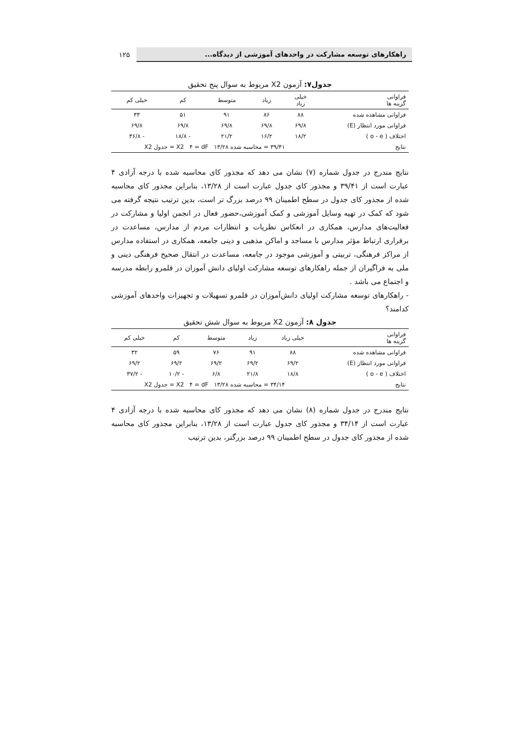راهکارهای توسعه مشارکت در واحدهای آموزشی از دیدگاه...
۱۲۵
جدول۷: آزمون X2 مربوط به سوال پنج تحقیق
| فراوانی گزینه ها | خیلی زیاد | زیاد | متوسط | کم | خیلی کم |
| --- | --- | --- | --- | --- | --- |
| فراوانی مشاهده شده | ۸۸ | ۸۶ | ۹۱ | ۵۱ | ۳۳ |
| فراوانی مورد انتظار (E) | ۶۹/۸ | ۶۹/۸ | ۶۹/۸ | ۶۹/۸ | ۶۹/۸ |
| اختلاف ( o - e ) | ۱۸/۲ | ۱۶/۲ | ۲۱/۲ | - ۱۸/۸ | - ۳۶/۸ |
| نتایج | ۳۹/۴۱ = محاسبه شده X2 ۴ = dF ۱۳/۲۸ = جدول X2 | | | | |
نتایج مندرج در جدول شماره (۷) نشان می دهد که مجذور کای محاسبه شده با درجه آزادی ۴ عبارت است از ۳۹/۴۱ و مجذور کای جدول عبارت است از ۱۳/۲۸، بنابراین مجذور کای محاسبه شده از مجذور کای جدول در سطح اطمینان ۹۹ درصد بزرگ تر است، بدین ترتیب نتیجه گرفته می شود که کمک در تهیه وسایل آموزشی و کمک آموزشی،حضور فعال در انجمن اولیا و مشارکت در فعالیت‌های مدارس، همکاری در انعکاس نظریات و انتظارات مردم از مدارس، مساعدت در برقراری ارتباط مؤثر مدارس با مساجد و اماکن مذهبی و دینی جامعه، همکاری در استفاده مدارس از مراکز فرهنگی، تربیتی و آموزشی موجود در جامعه، مساعدت در انتقال صحیح فرهنگی دینی و ملی به فراگیران از جمله راهکارهای توسعه مشارکت اولیای دانش آموزان در قلمرو رابطه مدرسه و اجتماع می باشد .
- راهکارهای توسعه مشارکت اولیای دانش‌آموزان در قلمرو تسهیلات و تجهیزات واحدهای آموزشی کدامند؟
جدول ۸: آزمون X2 مربوط به سوال شش تحقیق
| فراوانی گزینه ها | خیلی زیاد | زیاد | متوسط | کم | خیلی کم |
| --- | --- | --- | --- | --- | --- |
| فراوانی مشاهده شده | ۸۸ | ۹۱ | ۷۶ | ۵۹ | ۳۲ |
| فراوانی مورد انتظار (E) | ۶۹/۲ | ۶۹/۲ | ۶۹/۲ | ۶۹/۲ | ۶۹/۲ |
| اختلاف ( o - e ) | ۱۸/۸ | ۲۱/۸ | ۶/۸ | - ۱۰/۲ | - ۳۷/۲ |
| نتایج | ۳۴/۱۴ = محاسبه شده X2 ۴ = dF ۱۳/۲۸ = جدول X2 | | | | |
نتایج مندرج در جدول شماره (۸) نشان می دهد که مجذور کای محاسبه شده با درجه آزادی ۴ عبارت است از ۳۴/۱۴ و مجذور کای جدول عبارت است از ۱۳/۲۸، بنابراین مجذور کای محاسبه شده از مجذور کای جدول در سطح اطمینان ۹۹ درصد بزرگتر، بدین ترتیب